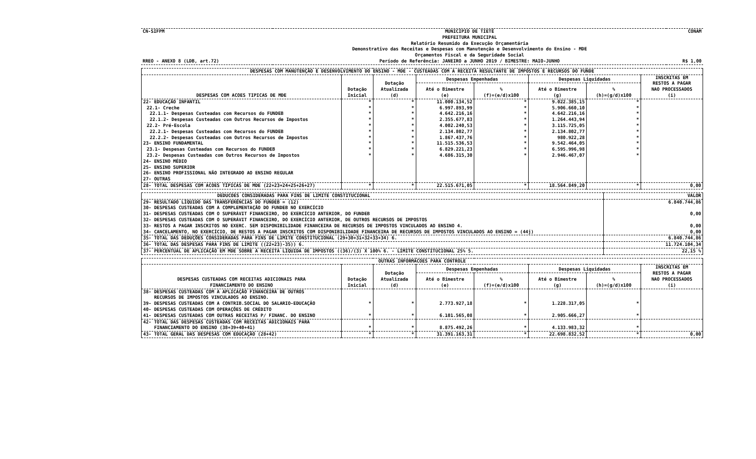| CN-SIFPM | MUNICÍPIO DE TIETÊ PREFEITURA MUNICIPAL Relatório Resumido da Execução Orçamentária Demonstrativo das Receitas e Despesas com Manutenção e Desenvolvimento do Ensino - MDE Orçamentos Fiscal e da Seguridade Social | CONAM |
| RREO - ANEXO 8 (LDB, art.72) | Período de Referência: JANEIRO a JUNHO 2019 / BIMESTRE: MAIO-JUNHO | R$ 1,00 |
| DESPESAS COM MANUTENÇÃO E DESENVOLVIMENTO DO ENSINO - MDE - CUSTEADAS COM A RECEITA RESULTANTE DE IMPOSTOS E RECURSOS DO FUNDE | | | | | | | |
| DESPESAS COM ACOES TIPICAS DE MDE | Dotação Inicial | Dotação Atualizada (d) | Despesas Empenhadas | | Despesas Liquidadas | | INSCRITAS EM RESTOS A PAGAR NAO PROCESSADOS (i) |
| | | | Até o Bimestre (e) | % (f)=(e/d)x100 | Até o Bimestre (g) | % (h)=(g/d)x100 | |
| 22- EDUCAÇÃO INFANTIL | * | * | 11.000.134,52 | * | 9.022.385,15 | * | |
| 22.1- Creche | * | * | 6.997.893,99 | * | 5.906.660,10 | * | |
| 22.1.1- Despesas Custeadas com Recursos do FUNDEB | * | * | 4.642.216,16 | * | 4.642.216,16 | * | |
| 22.1.2- Despesas Custeadas com Outros Recursos de Impostos | * | * | 2.355.677,83 | * | 1.264.443,94 | * | |
| 22.2- Pré-Escola | * | * | 4.002.240,53 | * | 3.115.725,05 | * | |
| 22.2.1- Despesas Custeadas com Recursos do FUNDEB | * | * | 2.134.802,77 | * | 2.134.802,77 | * | |
| 22.2.2- Despesas Custeadas com Outros Recursos de Impostos | * | * | 1.867.437,76 | * | 980.922,28 | * | |
| 23- ENSINO FUNDAMENTAL | * | * | 11.515.536,53 | * | 9.542.464,05 | * | |
| 23.1- Despesas Custeadas com Recursos do FUNDEB | * | * | 6.829.221,23 | * | 6.595.996,98 | * | |
| 23.2- Despesas Custeadas com Outros Recursos de Impostos | * | * | 4.686.315,30 | * | 2.946.467,07 | * | |
| 24- ENSINO MÉDIO | | | | | | | |
| 25- ENSINO SUPERIOR | | | | | | | |
| 26- ENSINO PROFISSIONAL NÃO INTEGRADO AO ENSINO REGULAR | | | | | | | |
| 27- OUTRAS | | | | | | | |
| 28- TOTAL DESPESAS COM ACOES TÍPICAS DE MDE (22+23+24+25+26+27) | * | * | 22.515.671,05 | * | 18.564.849,20 | * | 0,00 |
| DEDUCOES CONSIDERADAS PARA FINS DE LIMITE CONSTITUCIONAL | VALOR |
| --- | --- |
| 29- RESULTADO LÍQUIDO DAS TRANSFERÊNCIAS DO FUNDEB = (12) | 6.840.744,86 |
| 30- DESPESAS CUSTEADAS COM A COMPLEMENTAÇÃO DO FUNDEB NO EXERCÍCIO | |
| 31- DESPESAS CUSTEADAS COM O SUPERÁVIT FINANCEIRO, DO EXERCÍCIO ANTERIOR, DO FUNDEB | 0,00 |
| 32- DESPESAS CUSTEADAS COM O SUPERÁVIT FINANCEIRO, DO EXERCÍCIO ANTERIOR, DE OUTROS RECURSOS DE IMPOSTOS | |
| 33- RESTOS A PAGAR INSCRITOS NO EXERC. SEM DISPONIBILIDADE FINANCEIRA DE RECURSOS DE IMPOSTOS VINCULADOS AO ENSINO 4. | 0,00 |
| 34- CANCELAMENTO, NO EXERCÍCIO, DE RESTOS A PAGAR INSCRITOS COM DISPONIBILIDADE FINANCEIRA DE RECURSOS DE IMPOSTOS VINCULADOS AO ENSINO = (44j) | 0,00 |
| 35- TOTAL DAS DEDUÇÕES CONSIDERADAS PARA FINS DE LIMITE CONSTITUCIONAL (29+30+31+32+33+34) 6. | 6.840.744,86 |
| 36- TOTAL DAS DESPESAS PARA FINS DE LIMITE ((22+23)-35)) 6. | 11.724.104,34 |
| 37- PERCENTUAL DE APLICAÇÃO EM MDE SOBRE A RECEITA LÍQUIDA DE IMPOSTOS ((36)/(3) X 100% 6. - LIMITE CONSTITUCIONAL 25% 5. | 22,15 % |
| OUTRAS INFORMACOES PARA CONTROLE | | | | | | | |
| DESPESAS CUSTEADAS COM RECEITAS ADICIONAIS PARA FINANCIAMENTO DO ENSINO | Dotação Inicial | Dotação Atualizada (d) | Despesas Empenhadas | | Despesas Liquidadas | | INSCRITAS EM RESTOS A PAGAR NAO PROCESSADOS (i) |
| | | | Até o Bimestre (e) | % (f)=(e/d)x100 | Até o Bimestre (g) | % (h)=(g/d)x100 | |
| 38- DESPESAS CUSTEADAS COM A APLICAÇÃO FINANCEIRA DE OUTROS RECURSOS DE IMPOSTOS VINCULADOS AO ENSINO. | | | | | | | |
| 39- DESPESAS CUSTEADAS COM A CONTRIB.SOCIAL DO SALARIO-EDUCAÇÃO | * | * | 2.773.927,18 | * | 1.228.317,05 | * | |
| 40- DESPESAS CUSTEADAS COM OPERAÇÕES DE CRÉDITO | | | | | | | |
| 41- DESPESAS CUSTEADAS COM OUTRAS RECEITAS P/ FINANC. DO ENSINO | * | * | 6.101.565,08 | * | 2.905.666,27 | * | |
| 42- TOTAL DAS DESPESAS CUSTEADAS COM RECEITAS ADICIONAIS PARA FINANCIAMENTO DO ENSINO (38+39+40+41) | * | * | 8.875.492,26 | * | 4.133.983,32 | * | |
| 43- TOTAL GERAL DAS DESPESAS COM EDUCAÇÃO (28+42) | * | * | 31.391.163,31 | * | 22.698.832,52 | * | 0,00 |